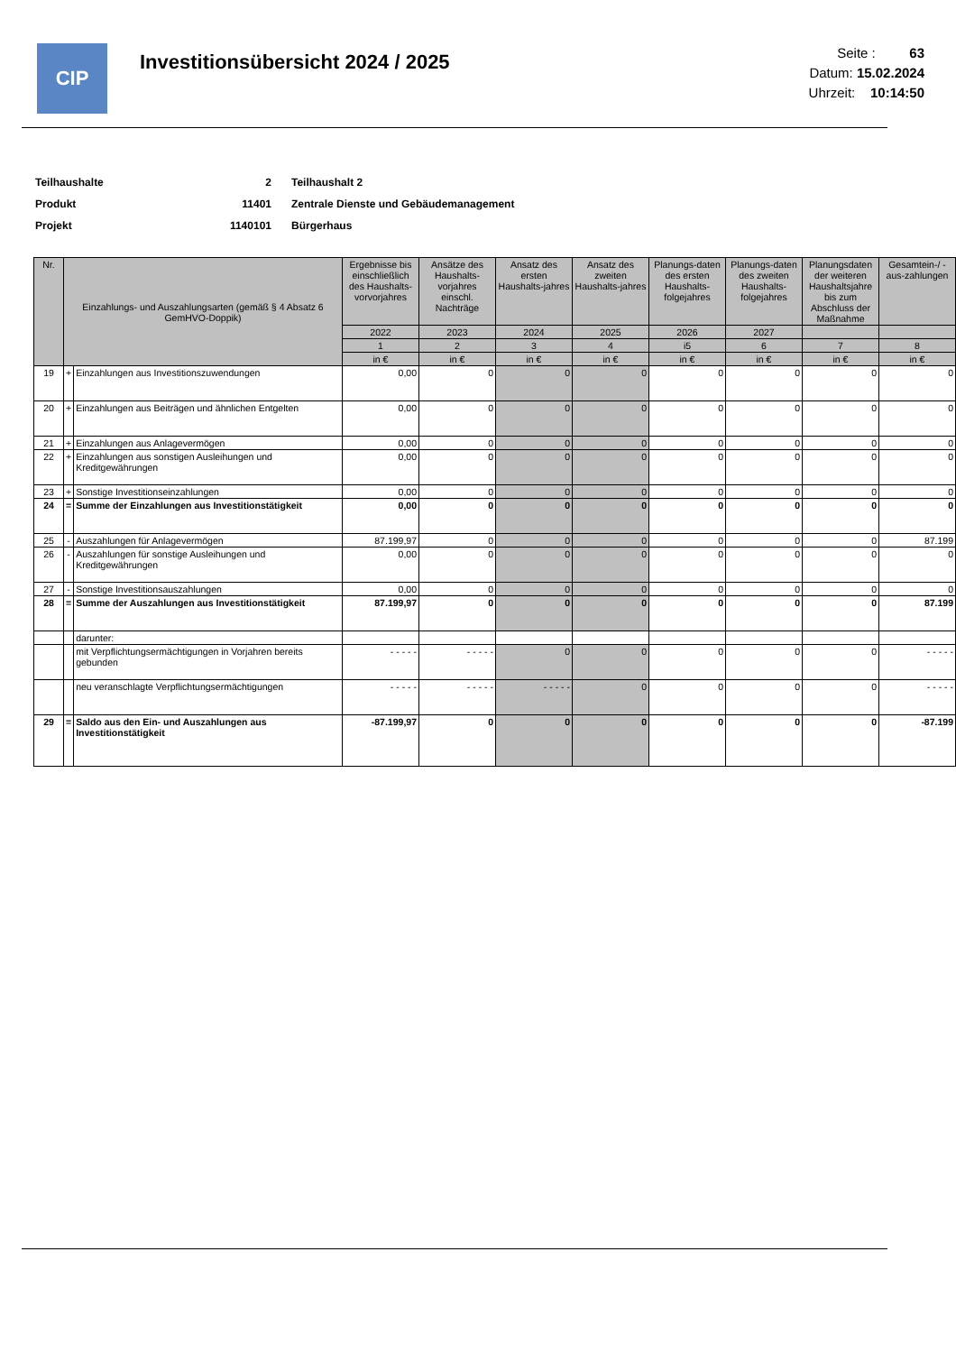CIP
Investitionsübersicht 2024 / 2025
Seite : 63
Datum: 15.02.2024
Uhrzeit: 10:14:50
| Teilhaushalte | 2 | Teilhaushalt 2 |
| Produkt | 11401 | Zentrale Dienste und Gebäudemanagement |
| Projekt | 1140101 | Bürgerhaus |
| Nr. | Einzahlungs- und Auszahlungsarten (gemäß § 4 Absatz 6 GemHVO-Doppik) | | Ergebnisse bis einschließlich des Haushalts-vorvorjahres | Ansätze des Haushalts-vorjahres einschl. Nachträge | Ansatz des ersten Haushalts-jahres | Ansatz des zweiten Haushalts-jahres | Planungs-daten des ersten Haushalts-folgejahres | Planungs-daten des zweiten Haushalts-folgejahres | Planungsdaten der weiteren Haushaltsjahre bis zum Abschluss der Maßnahme | Gesamtein-/ -aus-zahlungen |
| --- | --- | --- | --- | --- | --- | --- | --- | --- | --- | --- |
| | | | 2022 | 2023 | 2024 | 2025 | 2026 | 2027 | | |
| | | | 1 | 2 | 3 | 4 | i5 | 6 | 7 | 8 |
| | | | in € | in € | in € | in € | in € | in € | in € | in € |
| 19 | + | Einzahlungen aus Investitionszuwendungen | 0,00 | 0 | 0 | 0 | 0 | 0 | 0 | 0 |
| 20 | + | Einzahlungen aus Beiträgen und ähnlichen Entgelten | 0,00 | 0 | 0 | 0 | 0 | 0 | 0 | 0 |
| 21 | + | Einzahlungen aus Anlagevermögen | 0,00 | 0 | 0 | 0 | 0 | 0 | 0 | 0 |
| 22 | + | Einzahlungen aus sonstigen Ausleihungen und Kreditgewährungen | 0,00 | 0 | 0 | 0 | 0 | 0 | 0 | 0 |
| 23 | + | Sonstige Investitionseinzahlungen | 0,00 | 0 | 0 | 0 | 0 | 0 | 0 | 0 |
| 24 | = | Summe der Einzahlungen aus Investitionstätigkeit | 0,00 | 0 | 0 | 0 | 0 | 0 | 0 | 0 |
| 25 | - | Auszahlungen für Anlagevermögen | 87.199,97 | 0 | 0 | 0 | 0 | 0 | 0 | 87.199 |
| 26 | - | Auszahlungen für sonstige Ausleihungen und Kreditgewährungen | 0,00 | 0 | 0 | 0 | 0 | 0 | 0 | 0 |
| 27 | - | Sonstige Investitionsauszahlungen | 0,00 | 0 | 0 | 0 | 0 | 0 | 0 | 0 |
| 28 | = | Summe der Auszahlungen aus Investitionstätigkeit | 87.199,97 | 0 | 0 | 0 | 0 | 0 | 0 | 87.199 |
| | | darunter: | | | | | | | | |
| | | mit Verpflichtungsermächtigungen in Vorjahren bereits gebunden | - - - - - | - - - - - | 0 | 0 | 0 | 0 | 0 | - - - - - |
| | | neu veranschlagte Verpflichtungsermächtigungen | - - - - - | - - - - - | - - - - - | 0 | 0 | 0 | 0 | - - - - - |
| 29 | = | Saldo aus den Ein- und Auszahlungen aus Investitionstätigkeit | -87.199,97 | 0 | 0 | 0 | 0 | 0 | 0 | -87.199 |